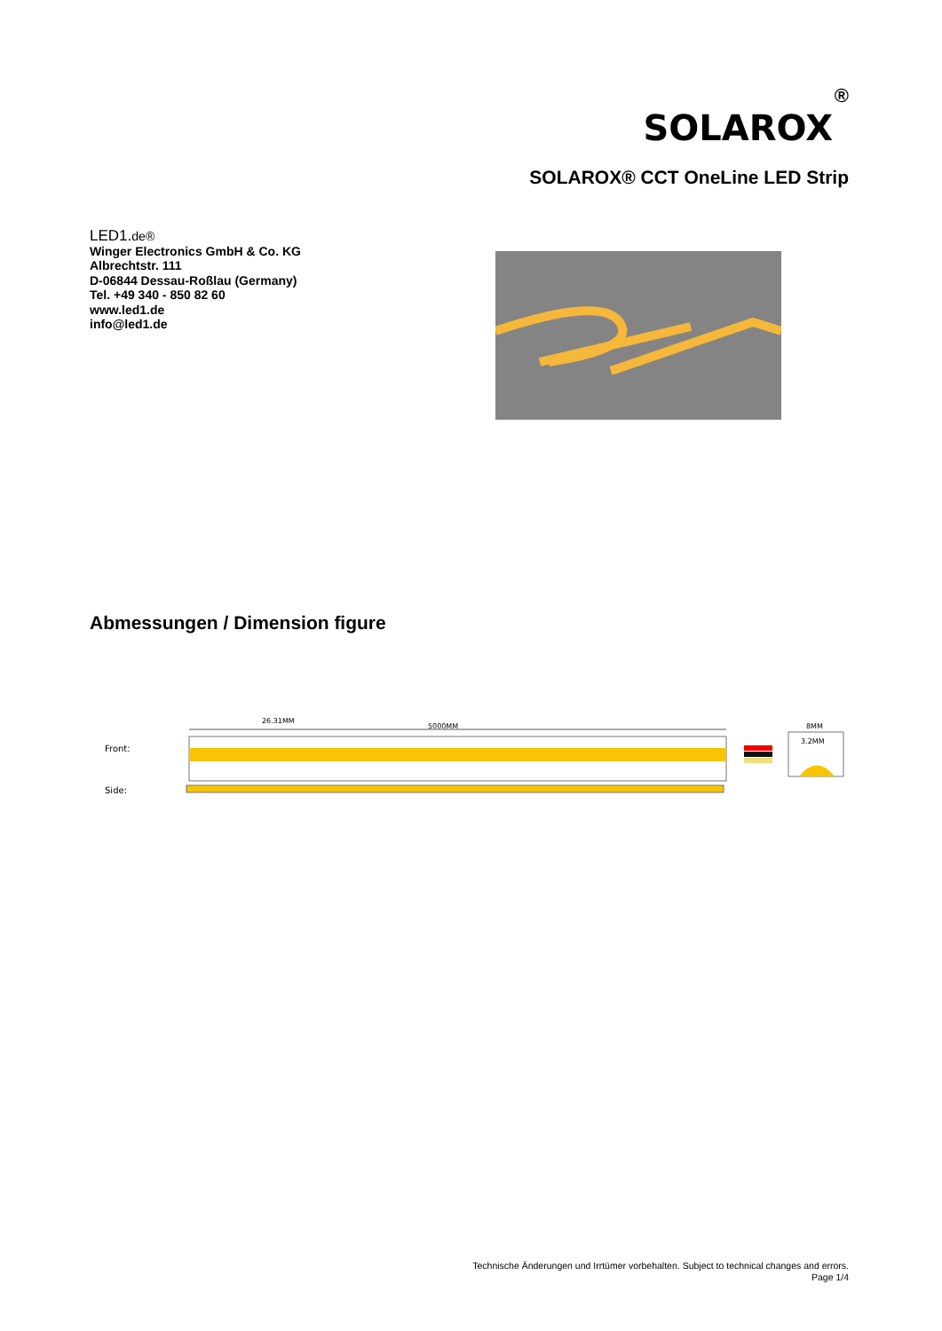®
SOLAROX
SOLAROX® CCT OneLine LED Strip
LED1.de®
Winger Electronics GmbH & Co. KG
Albrechtstr. 111
D-06844 Dessau-Roßlau (Germany)
Tel. +49 340 - 850 82 60
www.led1.de
info@led1.de
Abmessungen / Dimension figure
Front:
Side:
26.31MM
5000MM
8MM
3.2MM
Technische Änderungen und Irrtümer vorbehalten. Subject to technical changes and errors.
Page 1/4